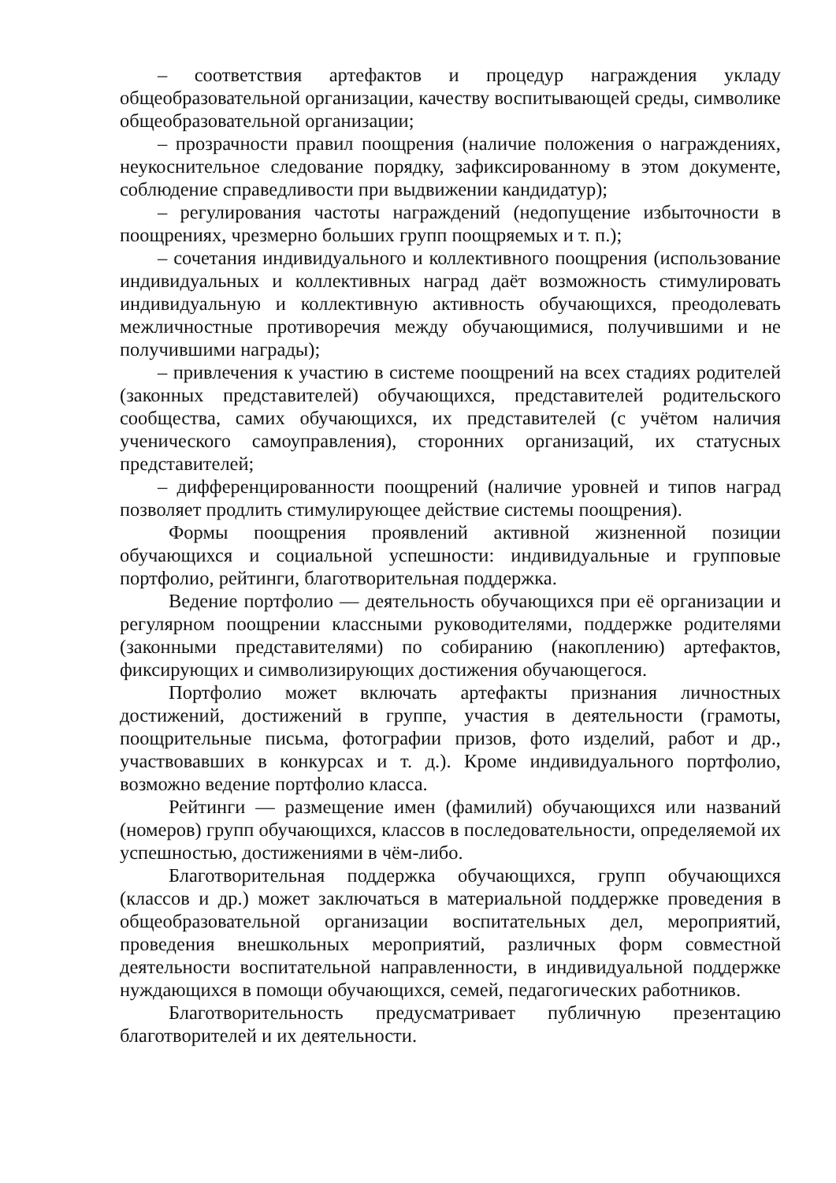– соответствия артефактов и процедур награждения укладу общеобразовательной организации, качеству воспитывающей среды, символике общеобразовательной организации;
– прозрачности правил поощрения (наличие положения о награждениях, неукоснительное следование порядку, зафиксированному в этом документе, соблюдение справедливости при выдвижении кандидатур);
– регулирования частоты награждений (недопущение избыточности в поощрениях, чрезмерно больших групп поощряемых и т. п.);
– сочетания индивидуального и коллективного поощрения (использование индивидуальных и коллективных наград даёт возможность стимулировать индивидуальную и коллективную активность обучающихся, преодолевать межличностные противоречия между обучающимися, получившими и не получившими награды);
– привлечения к участию в системе поощрений на всех стадиях родителей (законных представителей) обучающихся, представителей родительского сообщества, самих обучающихся, их представителей (с учётом наличия ученического самоуправления), сторонних организаций, их статусных представителей;
– дифференцированности поощрений (наличие уровней и типов наград позволяет продлить стимулирующее действие системы поощрения).
Формы поощрения проявлений активной жизненной позиции обучающихся и социальной успешности: индивидуальные и групповые портфолио, рейтинги, благотворительная поддержка.
Ведение портфолио — деятельность обучающихся при её организации и регулярном поощрении классными руководителями, поддержке родителями (законными представителями) по собиранию (накоплению) артефактов, фиксирующих и символизирующих достижения обучающегося.
Портфолио может включать артефакты признания личностных достижений, достижений в группе, участия в деятельности (грамоты, поощрительные письма, фотографии призов, фото изделий, работ и др., участвовавших в конкурсах и т. д.). Кроме индивидуального портфолио, возможно ведение портфолио класса.
Рейтинги — размещение имен (фамилий) обучающихся или названий (номеров) групп обучающихся, классов в последовательности, определяемой их успешностью, достижениями в чём-либо.
Благотворительная поддержка обучающихся, групп обучающихся (классов и др.) может заключаться в материальной поддержке проведения в общеобразовательной организации воспитательных дел, мероприятий, проведения внешкольных мероприятий, различных форм совместной деятельности воспитательной направленности, в индивидуальной поддержке нуждающихся в помощи обучающихся, семей, педагогических работников.
Благотворительность предусматривает публичную презентацию благотворителей и их деятельности.